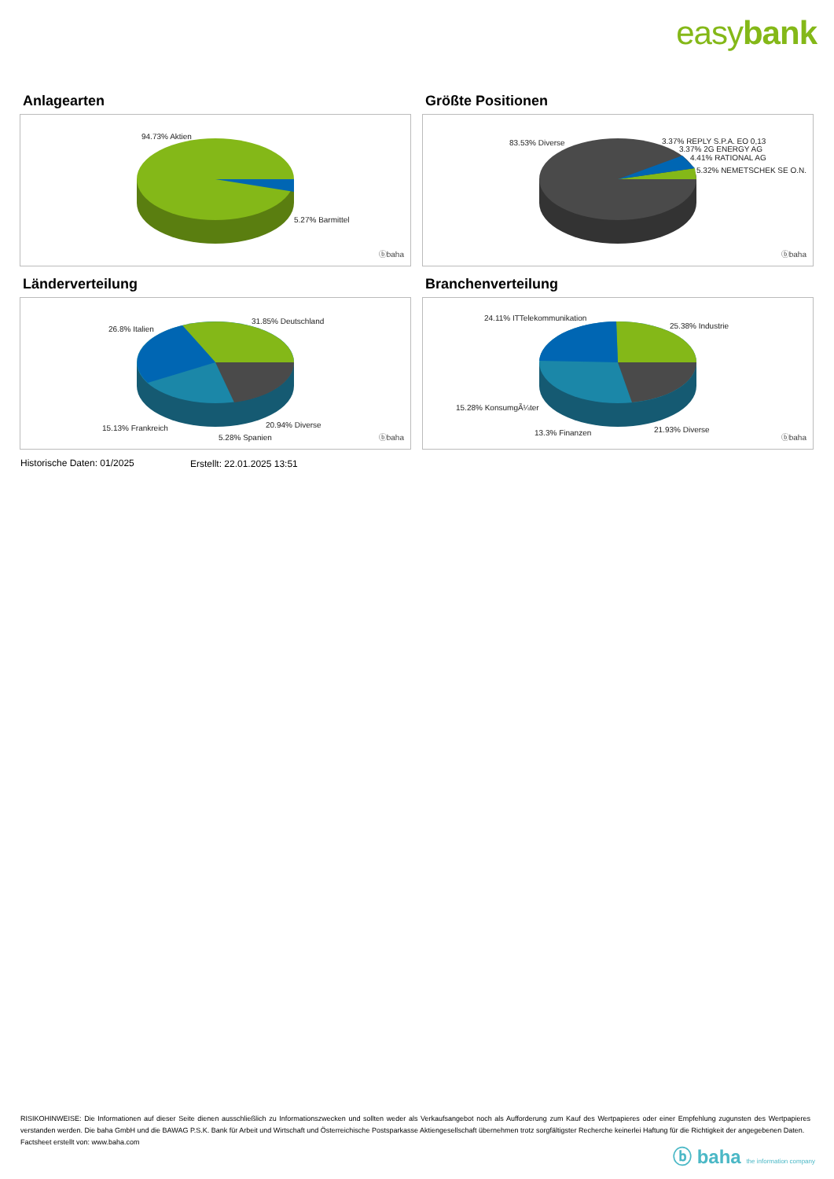easybank
Anlagearten
94.73% Aktien
5.27% Barmittel
ⓑbaha
Größte Positionen
83.53% Diverse 3.37% REPLY S.P.A. EO 0,13
3.37% 2G ENERGY AG
4.41% RATIONAL AG
5.32% NEMETSCHEK SE O.N.
ⓑbaha
Länderverteilung
31.85% Deutschland
26.8% Italien
15.13% Frankreich
5.28% Spanien
20.94% Diverse
ⓑbaha
Branchenverteilung
24.11% ITTelekommunikation
25.38% Industrie
15.28% KonsumgÃ¼ter
13.3% Finanzen 21.93% Diverse
ⓑbaha
Historische Daten: 01/2025 Erstellt: 22.01.2025 13:51
RISIKOHINWEISE: Die Informationen auf dieser Seite dienen ausschließlich zu Informationszwecken und sollten weder als Verkaufsangebot noch als Aufforderung zum Kauf des Wertpapieres oder einer Empfehlung zugunsten des Wertpapieres verstanden werden. Die baha GmbH und die BAWAG P.S.K. Bank für Arbeit und Wirtschaft und Österreichische Postsparkasse Aktiengesellschaft übernehmen trotz sorgfältigster Recherche keinerlei Haftung für die Richtigkeit der angegebenen Daten.
Factsheet erstellt von: www.baha.com
ⓑ baha the information company